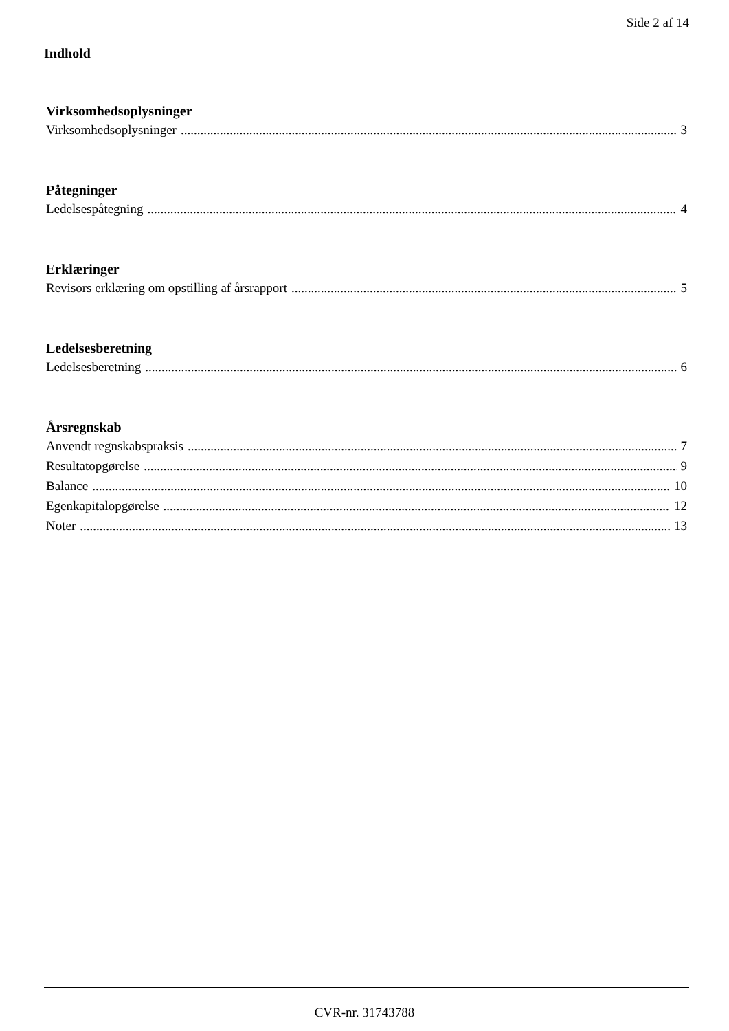Side 2 af 14
Indhold
Virksomhedsoplysninger
Virksomhedsoplysninger 3
Påtegninger
Ledelsespåtegning 4
Erklæringer
Revisors erklæring om opstilling af årsrapport 5
Ledelsesberetning
Ledelsesberetning 6
Årsregnskab
Anvendt regnskabspraksis 7
Resultatopgørelse 9
Balance 10
Egenkapitalopgørelse 12
Noter 13
CVR-nr. 31743788